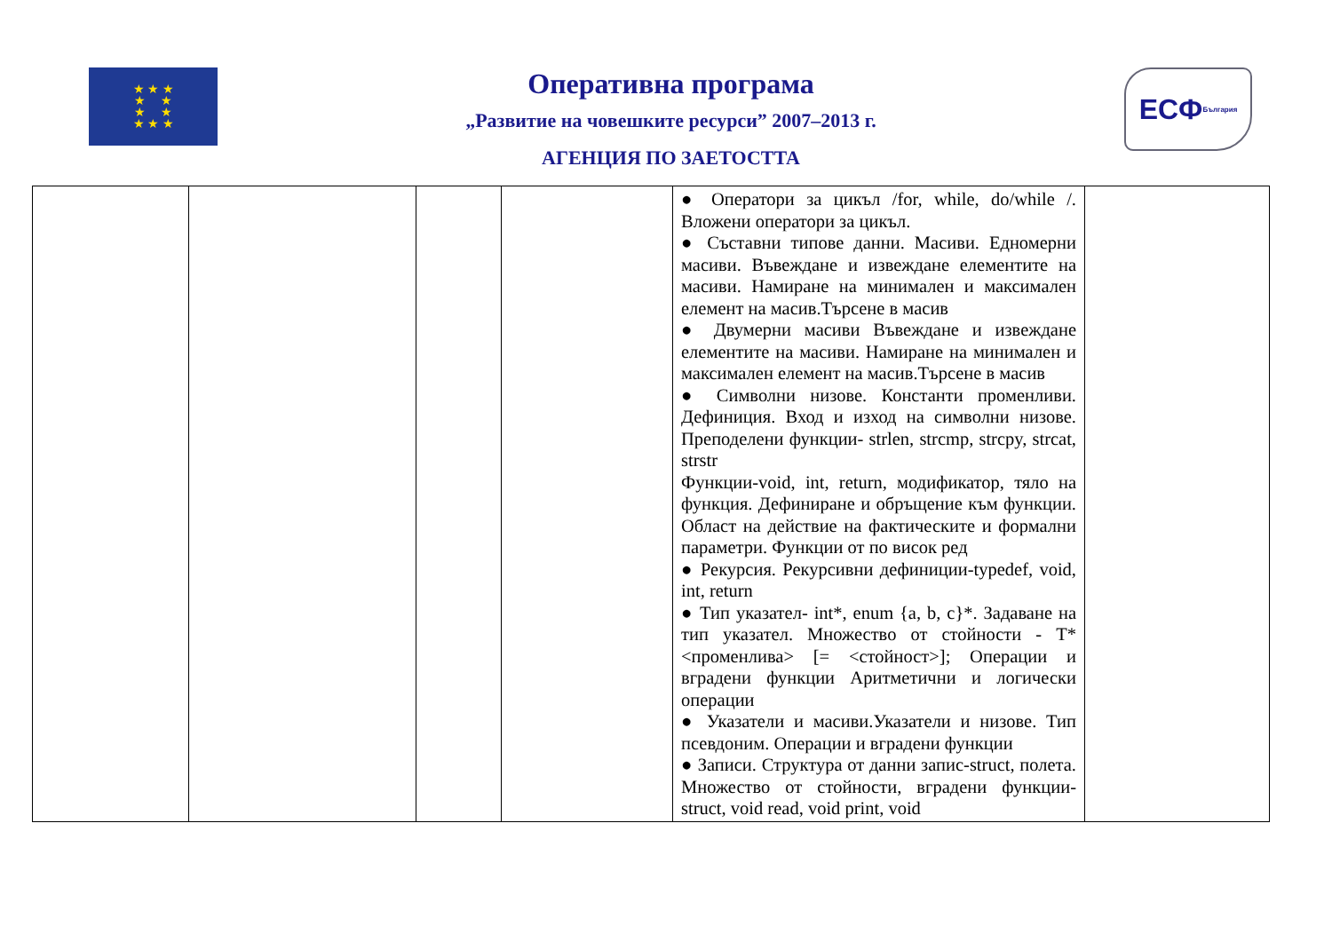★ ★ ★
★ ★
★ ★
★ ★ ★
Оперативна програма
„Развитие на човешките ресурси” 2007–2013 г.
АГЕНЦИЯ ПО ЗАЕТОСТТА
ЕСФ България
| | | | | ● Оператори за цикъл /for, while, do/while /. Вложени оператори за цикъл. ● Съставни типове данни. Масиви. Едномерни масиви. Въвеждане и извеждане елементите на масиви. Намиране на минимален и максимален елемент на масив.Търсене в масив ● Двумерни масиви Въвеждане и извеждане елементите на масиви. Намиране на минимален и максимален елемент на масив.Търсене в масив ● Символни низове. Константи променливи. Дефиниция. Вход и изход на символни низове. Преподелени функции- strlen, strcmp, strcpy, strcat, strstr Функции-void, int, return, модификатор, тяло на функция. Дефиниране и обръщение към функции. Област на действие на фактическите и формални параметри. Функции от по висок ред ● Рекурсия. Рекурсивни дефиниции-typedef, void, int, return ● Тип указател- int*, enum {a, b, c}*. Задаване на тип указател. Множество от стойности - T* <променлива> [= <стойност>]; Операции и вградени функции Аритметични и логически операции ● Указатели и масиви.Указатели и низове. Тип псевдоним. Операции и вградени функции ● Записи. Структура от данни запис-struct, полета. Множество от стойности, вградени функции- struct, void read, void print, void | |